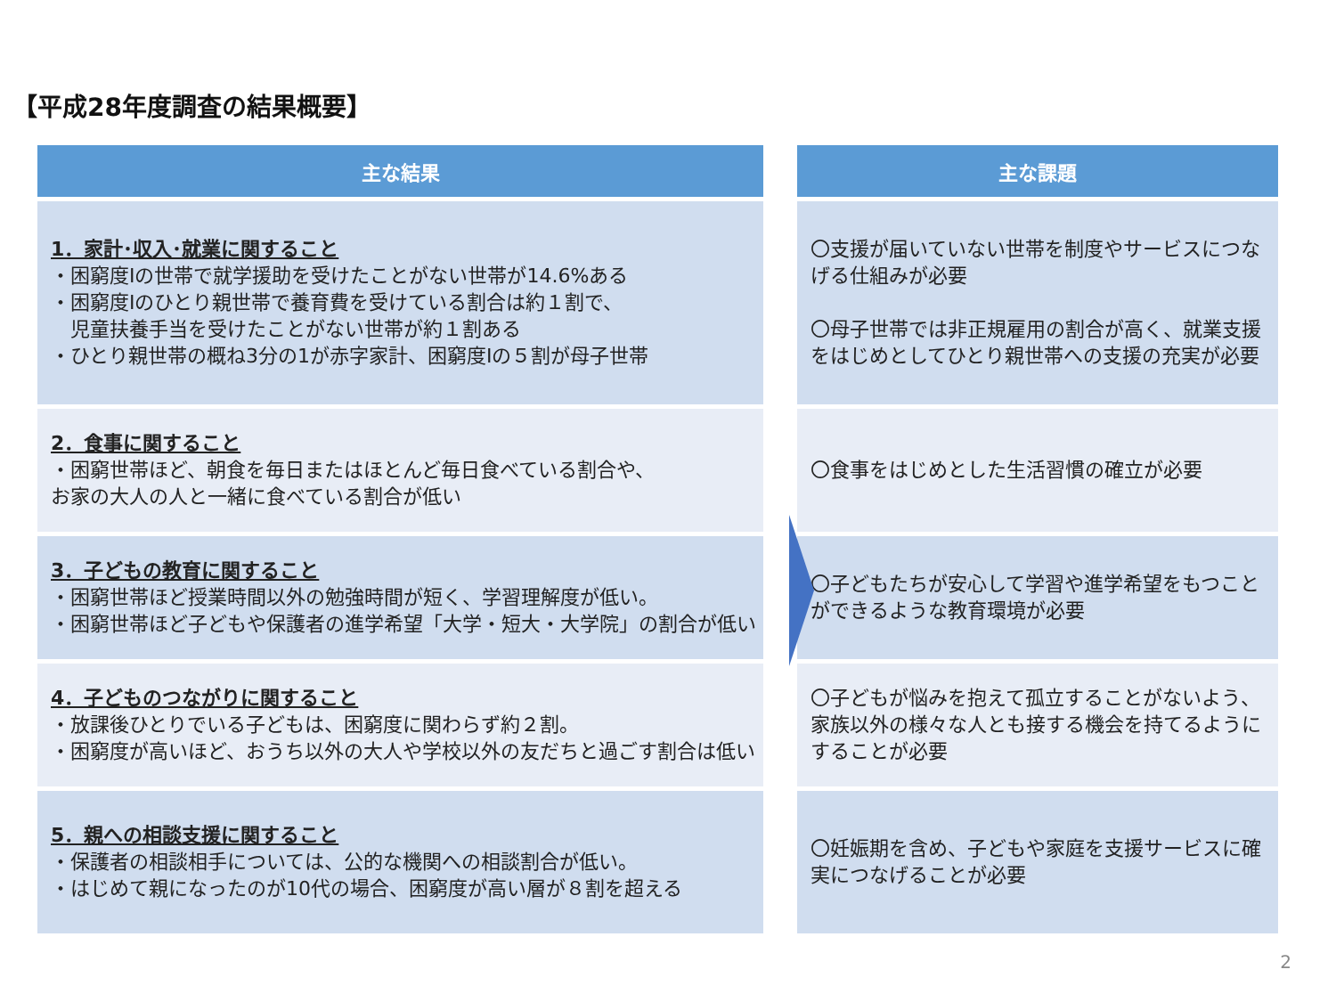【平成28年度調査の結果概要】
| 主な結果 | | 主な課題 |
| --- | --- | --- |
| 1．家計･収入･就業に関すること ・困窮度Ⅰの世帯で就学援助を受けたことがない世帯が14.6%ある ・困窮度Ⅰのひとり親世帯で養育費を受けている割合は約１割で、 児童扶養手当を受けたことがない世帯が約１割ある ・ひとり親世帯の概ね3分の1が赤字家計、困窮度Ⅰの５割が母子世帯 | | 〇支援が届いていない世帯を制度やサービスにつなげる仕組みが必要 〇母子世帯では非正規雇用の割合が高く、就業支援をはじめとしてひとり親世帯への支援の充実が必要 |
| 2．食事に関すること ・困窮世帯ほど、朝食を毎日またはほとんど毎日食べている割合や、 お家の大人の人と一緒に食べている割合が低い | | 〇食事をはじめとした生活習慣の確立が必要 |
| 3．子どもの教育に関すること ・困窮世帯ほど授業時間以外の勉強時間が短く、学習理解度が低い。 ・困窮世帯ほど子どもや保護者の進学希望「大学・短大・大学院」の割合が低い | | 〇子どもたちが安心して学習や進学希望をもつことができるような教育環境が必要 |
| 4．子どものつながりに関すること ・放課後ひとりでいる子どもは、困窮度に関わらず約２割。 ・困窮度が高いほど、おうち以外の大人や学校以外の友だちと過ごす割合は低い | | 〇子どもが悩みを抱えて孤立することがないよう、家族以外の様々な人とも接する機会を持てるようにすることが必要 |
| 5．親への相談支援に関すること ・保護者の相談相手については、公的な機関への相談割合が低い。 ・はじめて親になったのが10代の場合、困窮度が高い層が８割を超える | | 〇妊娠期を含め、子どもや家庭を支援サービスに確実につなげることが必要 |
2